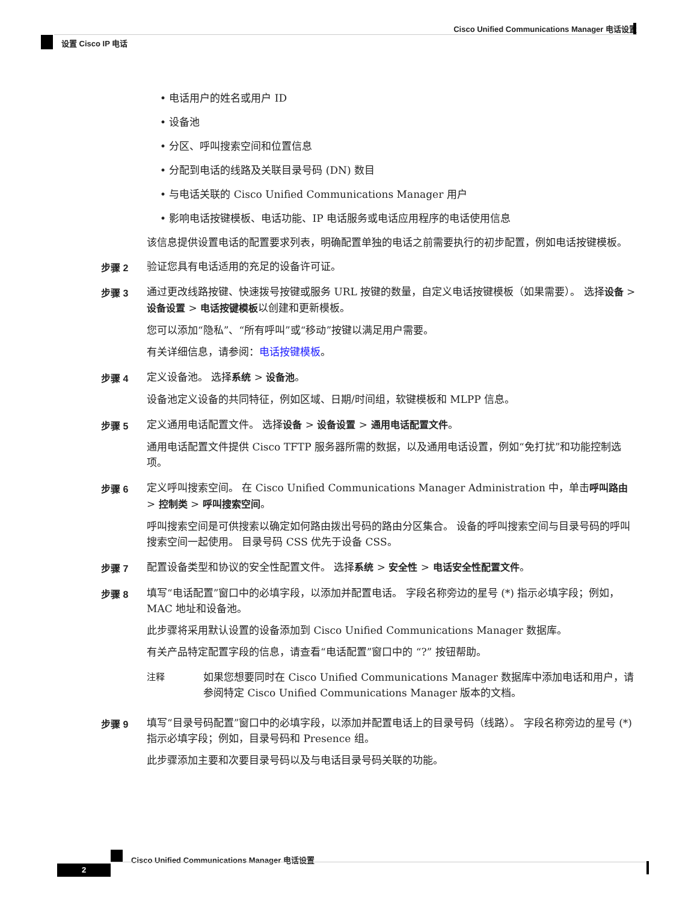Cisco Unified Communications Manager 电话设置
设置 Cisco IP 电话
• 电话用户的姓名或用户 ID
• 设备池
• 分区、呼叫搜索空间和位置信息
• 分配到电话的线路及关联目录号码 (DN) 数目
• 与电话关联的 Cisco Unified Communications Manager 用户
• 影响电话按键模板、电话功能、IP 电话服务或电话应用程序的电话使用信息
该信息提供设置电话的配置要求列表，明确配置单独的电话之前需要执行的初步配置，例如电话按键模板。
步骤 2 验证您具有电话适用的充足的设备许可证。
步骤 3 通过更改线路按键、快速拨号按键或服务 URL 按键的数量，自定义电话按键模板（如果需要）。 选择设备 > 设备设置 > 电话按键模板以创建和更新模板。
您可以添加“隐私”、“所有呼叫”或“移动”按键以满足用户需要。
有关详细信息，请参阅：电话按键模板。
步骤 4 定义设备池。 选择系统 > 设备池。
设备池定义设备的共同特征，例如区域、日期/时间组，软键模板和 MLPP 信息。
步骤 5 定义通用电话配置文件。 选择设备 > 设备设置 > 通用电话配置文件。
通用电话配置文件提供 Cisco TFTP 服务器所需的数据，以及通用电话设置，例如“免打扰”和功能控制选项。
步骤 6 定义呼叫搜索空间。 在 Cisco Unified Communications Manager Administration 中，单击呼叫路由 > 控制类 > 呼叫搜索空间。
呼叫搜索空间是可供搜索以确定如何路由拨出号码的路由分区集合。 设备的呼叫搜索空间与目录号码的呼叫搜索空间一起使用。 目录号码 CSS 优先于设备 CSS。
步骤 7 配置设备类型和协议的安全性配置文件。 选择系统 > 安全性 > 电话安全性配置文件。
步骤 8 填写“电话配置”窗口中的必填字段，以添加并配置电话。 字段名称旁边的星号 (*) 指示必填字段；例如，MAC 地址和设备池。
此步骤将采用默认设置的设备添加到 Cisco Unified Communications Manager 数据库。
有关产品特定配置字段的信息，请查看“电话配置”窗口中的 “?” 按钮帮助。
注释 如果您想要同时在 Cisco Unified Communications Manager 数据库中添加电话和用户，请参阅特定 Cisco Unified Communications Manager 版本的文档。
步骤 9 填写“目录号码配置”窗口中的必填字段，以添加并配置电话上的目录号码（线路）。 字段名称旁边的星号 (*) 指示必填字段；例如，目录号码和 Presence 组。
此步骤添加主要和次要目录号码以及与电话目录号码关联的功能。
Cisco Unified Communications Manager 电话设置
2